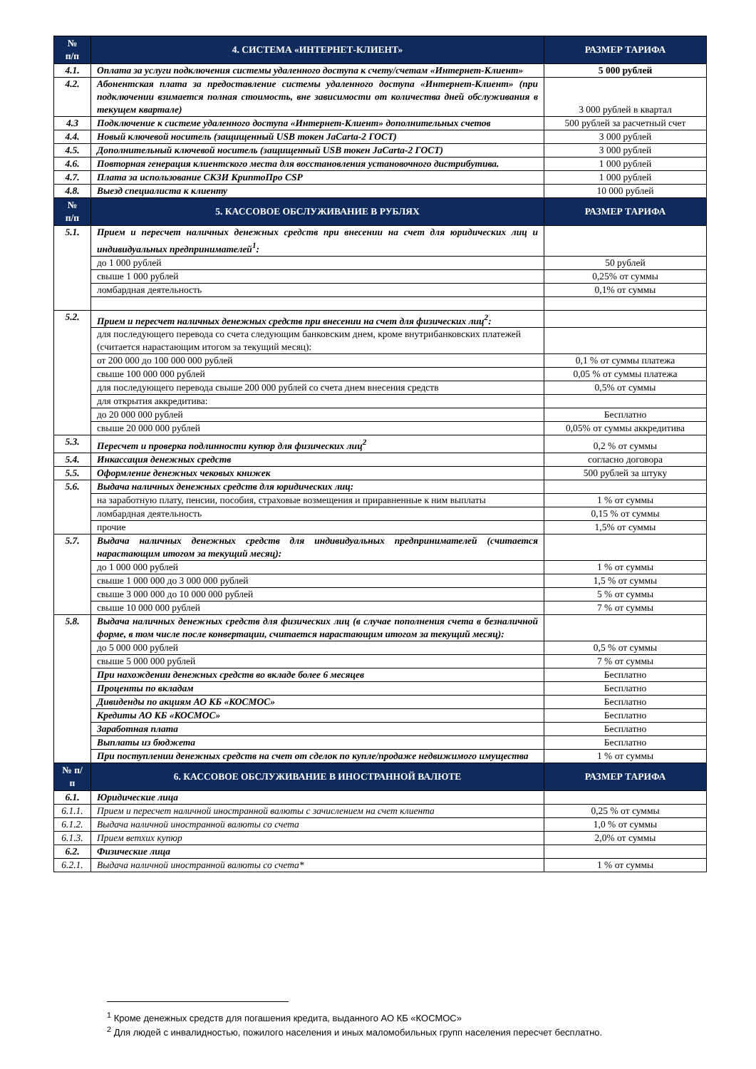| № п/п | 4. СИСТЕМА «ИНТЕРНЕТ-КЛИЕНТ» | РАЗМЕР ТАРИФА |
| --- | --- | --- |
| 4.1. | Оплата за услуги подключения системы удаленного доступа к счету/счетам «Интернет-Клиент» | 5 000 рублей |
| 4.2. | Абонентская плата за предоставление системы удаленного доступа «Интернет-Клиент» (при подключении взимается полная стоимость, вне зависимости от количества дней обслуживания в текущем квартале) | 3 000 рублей в квартал |
| 4.3 | Подключение к системе удаленного доступа «Интернет-Клиент» дополнительных счетов | 500 рублей за расчетный счет |
| 4.4. | Новый ключевой носитель (защищенный USB токен JaCarta-2 ГОСТ) | 3 000 рублей |
| 4.5. | Дополнительный ключевой носитель (защищенный USB токен JaCarta-2 ГОСТ) | 3 000 рублей |
| 4.6. | Повторная генерация клиентского места для восстановления установочного дистрибутива. | 1 000 рублей |
| 4.7. | Плата за использование СКЗИ КриптоПро CSP | 1 000 рублей |
| 4.8. | Выезд специалиста к клиенту | 10 000 рублей |
| № п/п | 5. КАССОВОЕ ОБСЛУЖИВАНИЕ В РУБЛЯХ | РАЗМЕР ТАРИФА |
| 5.1. | Прием и пересчет наличных денежных средств при внесении на счет для юридических лиц и индивидуальных предпринимателей<sup>1</sup>: | |
| | до 1 000 рублей | 50 рублей |
| | свыше 1 000 рублей | 0,25% от суммы |
| | ломбардная деятельность | 0,1% от суммы |
| 5.2. | Прием и пересчет наличных денежных средств при внесении на счет для физических лиц<sup>2</sup>: | |
| | для последующего перевода со счета следующим банковским днем, кроме внутрибанковских платежей (считается нарастающим итогом за текущий месяц): | |
| | от 200 000 до 100 000 000 рублей | 0,1 % от суммы платежа |
| | свыше 100 000 000 рублей | 0,05 % от суммы платежа |
| | для последующего перевода свыше 200 000 рублей со счета днем внесения средств | 0,5% от суммы |
| | для открытия аккредитива: | |
| | до 20 000 000 рублей | Бесплатно |
| | свыше 20 000 000 рублей | 0,05% от суммы аккредитива |
| 5.3. | Пересчет и проверка подлинности купюр для физических лиц<sup>2</sup> | 0,2 % от суммы |
| 5.4. | Инкассация денежных средств | согласно договора |
| 5.5. | Оформление денежных чековых книжек | 500 рублей за штуку |
| 5.6. | Выдача наличных денежных средств для юридических лиц: | |
| | на заработную плату, пенсии, пособия, страховые возмещения и приравненные к ним выплаты | 1 % от суммы |
| | ломбардная деятельность | 0,15 % от суммы |
| | прочие | 1,5% от суммы |
| 5.7. | Выдача наличных денежных средств для индивидуальных предпринимателей (считается нарастающим итогом за текущий месяц): | |
| | до 1 000 000 рублей | 1 % от суммы |
| | свыше 1 000 000 до 3 000 000 рублей | 1,5 % от суммы |
| | свыше 3 000 000 до 10 000 000 рублей | 5 % от суммы |
| | свыше 10 000 000 рублей | 7 % от суммы |
| 5.8. | Выдача наличных денежных средств для физических лиц (в случае пополнения счета в безналичной форме, в том числе после конвертации, считается нарастающим итогом за текущий месяц): | |
| | до 5 000 000 рублей | 0,5 % от суммы |
| | свыше 5 000 000 рублей | 7 % от суммы |
| | При нахождении денежных средств во вкладе более 6 месяцев | Бесплатно |
| | Проценты по вкладам | Бесплатно |
| | Дивиденды по акциям АО КБ «КОСМОС» | Бесплатно |
| | Кредиты АО КБ «КОСМОС» | Бесплатно |
| | Заработная плата | Бесплатно |
| | Выплаты из бюджета | Бесплатно |
| | При поступлении денежных средств на счет от сделок по купле/продаже недвижимого имущества | 1 % от суммы |
| № п/п | 6. КАССОВОЕ ОБСЛУЖИВАНИЕ В ИНОСТРАННОЙ ВАЛЮТЕ | РАЗМЕР ТАРИФА |
| 6.1. | Юридические лица | |
| 6.1.1. | Прием и пересчет наличной иностранной валюты с зачислением на счет клиента | 0,25 % от суммы |
| 6.1.2. | Выдача наличной иностранной валюты со счета | 1,0 % от суммы |
| 6.1.3. | Прием ветхих купюр | 2,0% от суммы |
| 6.2. | Физические лица | |
| 6.2.1. | Выдача наличной иностранной валюты со счета* | 1 % от суммы |
<sup>1</sup> Кроме денежных средств для погашения кредита, выданного АО КБ «КОСМОС»
<sup>2</sup> Для людей с инвалидностью, пожилого населения и иных маломобильных групп населения пересчет бесплатно.